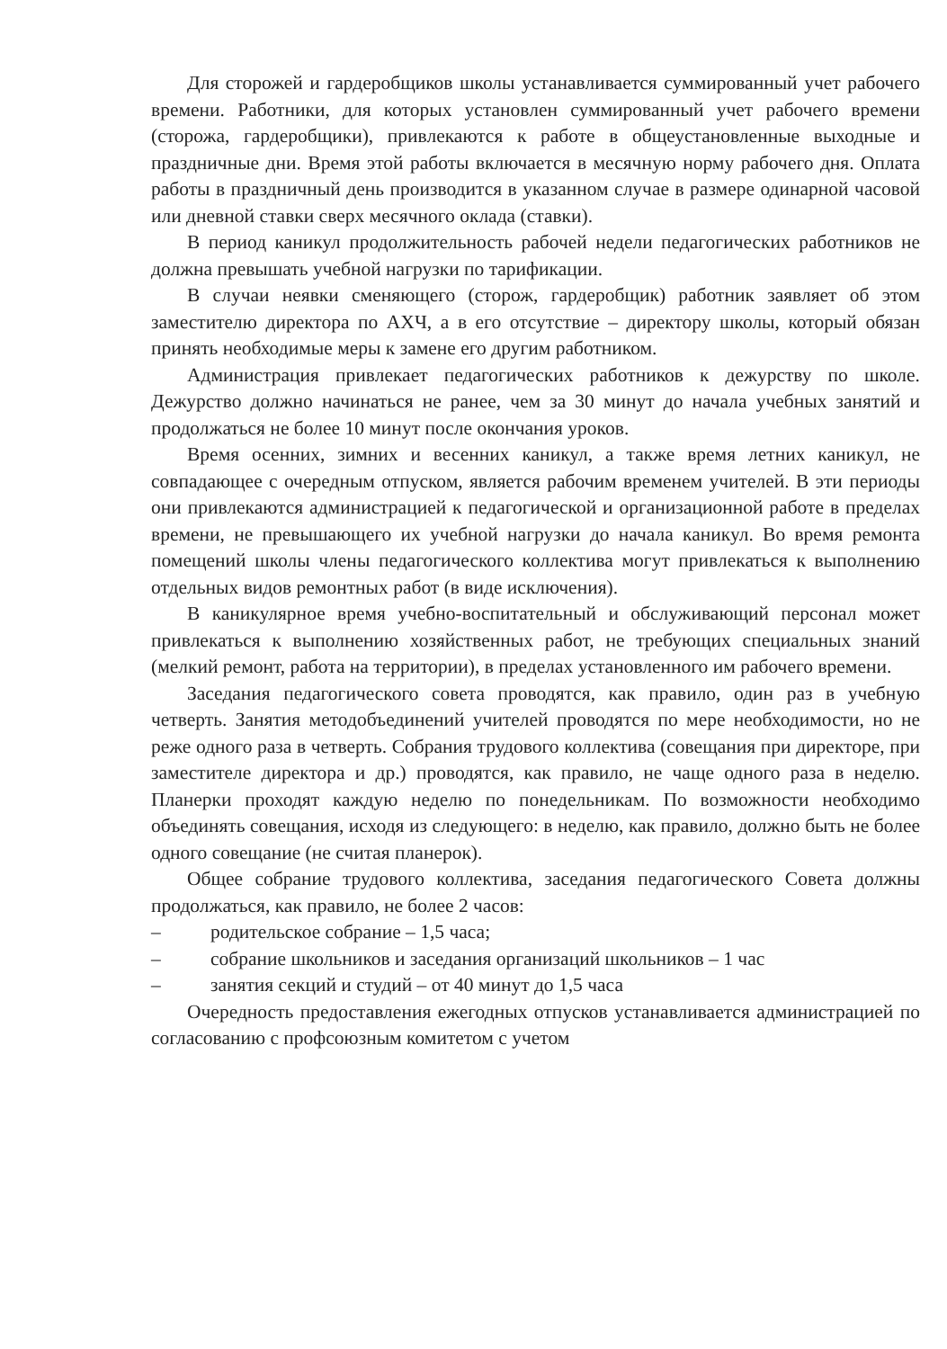Для сторожей и гардеробщиков школы устанавливается суммированный учет рабочего времени. Работники, для которых установлен суммированный учет рабочего времени (сторожа, гардеробщики), привлекаются к работе в общеустановленные выходные и праздничные дни. Время этой работы включается в месячную норму рабочего дня. Оплата работы в праздничный день производится в указанном случае в размере одинарной часовой или дневной ставки сверх месячного оклада (ставки).
В период каникул продолжительность рабочей недели педагогических работников не должна превышать учебной нагрузки по тарификации.
В случаи неявки сменяющего (сторож, гардеробщик) работник заявляет об этом заместителю директора по АХЧ, а в его отсутствие – директору школы, который обязан принять необходимые меры к замене его другим работником.
Администрация привлекает педагогических работников к дежурству по школе. Дежурство должно начинаться не ранее, чем за 30 минут до начала учебных занятий и продолжаться не более 10 минут после окончания уроков.
Время осенних, зимних и весенних каникул, а также время летних каникул, не совпадающее с очередным отпуском, является рабочим временем учителей. В эти периоды они привлекаются администрацией к педагогической и организационной работе в пределах времени, не превышающего их учебной нагрузки до начала каникул. Во время ремонта помещений школы члены педагогического коллектива могут привлекаться к выполнению отдельных видов ремонтных работ (в виде исключения).
В каникулярное время учебно-воспитательный и обслуживающий персонал может привлекаться к выполнению хозяйственных работ, не требующих специальных знаний (мелкий ремонт, работа на территории), в пределах установленного им рабочего времени.
Заседания педагогического совета проводятся, как правило, один раз в учебную четверть. Занятия методобъединений учителей проводятся по мере необходимости, но не реже одного раза в четверть. Собрания трудового коллектива (совещания при директоре, при заместителе директора и др.) проводятся, как правило, не чаще одного раза в неделю. Планерки проходят каждую неделю по понедельникам. По возможности необходимо объединять совещания, исходя из следующего: в неделю, как правило, должно быть не более одного совещание (не считая планерок).
Общее собрание трудового коллектива, заседания педагогического Совета должны продолжаться, как правило, не более 2 часов:
– родительское собрание – 1,5 часа;
– собрание школьников и заседания организаций школьников – 1 час
– занятия секций и студий – от 40 минут до 1,5 часа
Очередность предоставления ежегодных отпусков устанавливается администрацией по согласованию с профсоюзным комитетом с учетом